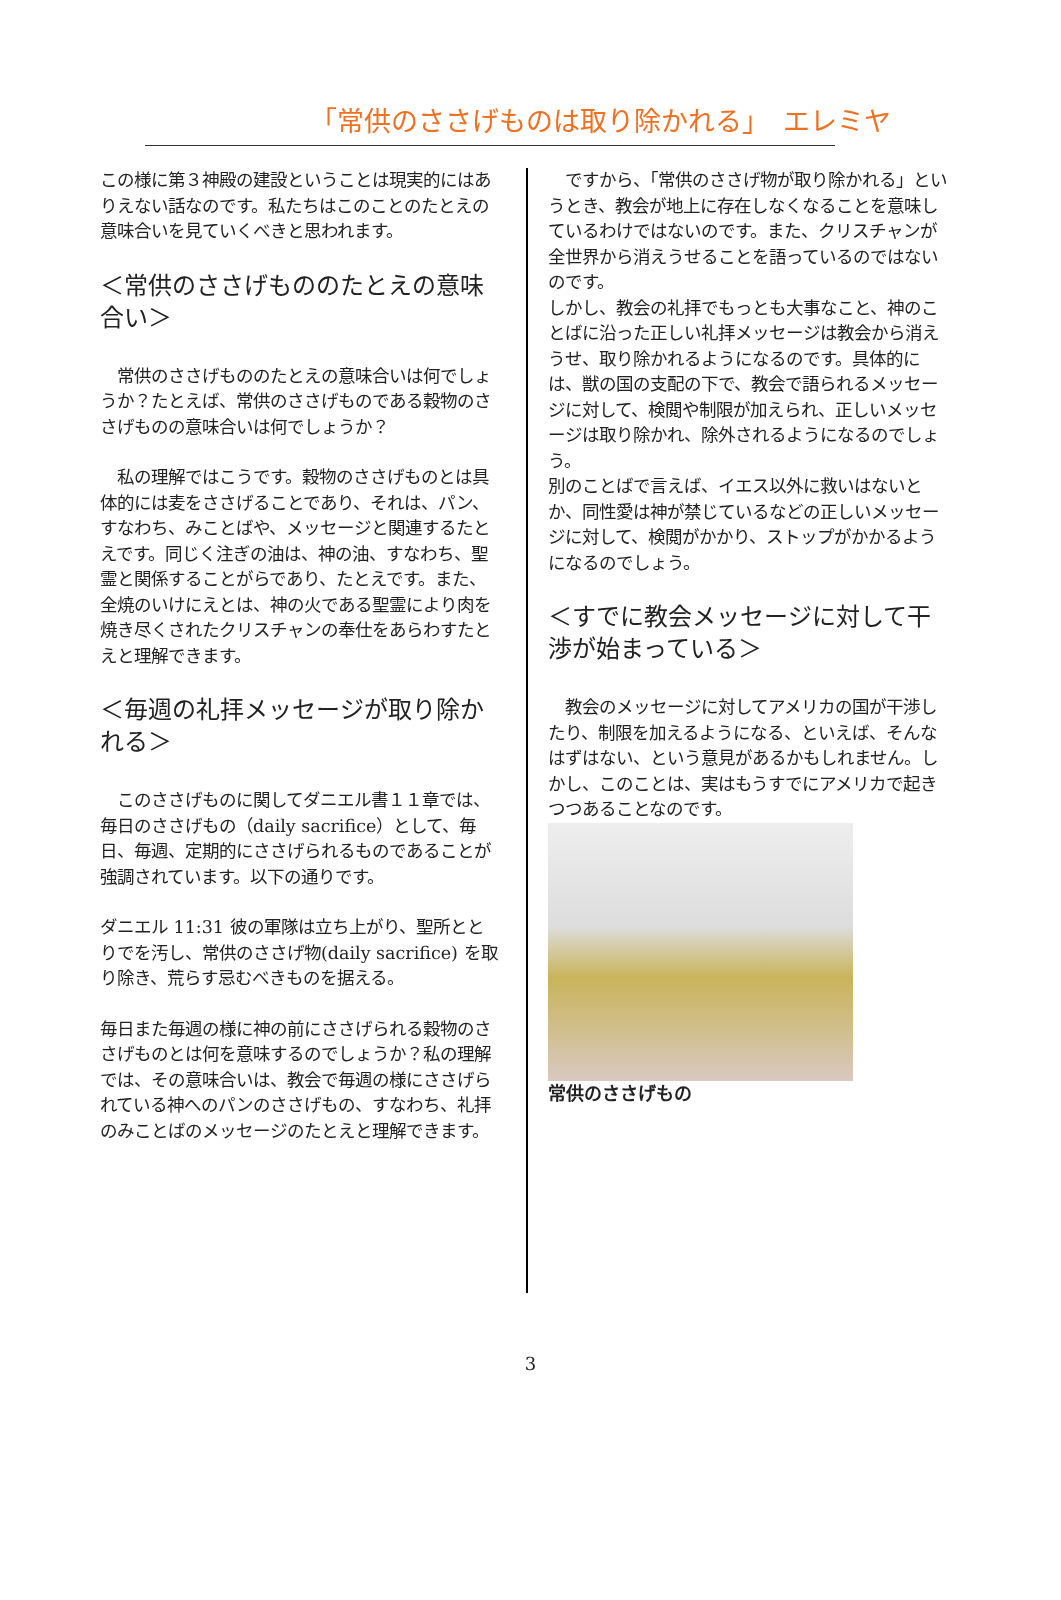「常供のささげものは取り除かれる」　エレミヤ
この様に第３神殿の建設ということは現実的にはありえない話なのです。私たちはこのことのたとえの意味合いを見ていくべきと思われます。
＜常供のささげもののたとえの意味合い＞
　常供のささげもののたとえの意味合いは何でしょうか？たとえば、常供のささげものである穀物のささげものの意味合いは何でしょうか？
　私の理解ではこうです。穀物のささげものとは具体的には麦をささげることであり、それは、パン、すなわち、みことばや、メッセージと関連するたとえです。同じく注ぎの油は、神の油、すなわち、聖霊と関係することがらであり、たとえです。また、全焼のいけにえとは、神の火である聖霊により肉を焼き尽くされたクリスチャンの奉仕をあらわすたとえと理解できます。
＜毎週の礼拝メッセージが取り除かれる＞
　このささげものに関してダニエル書１１章では、毎日のささげもの（daily sacrifice）として、毎日、毎週、定期的にささげられるものであることが強調されています。以下の通りです。
ダニエル 11:31 彼の軍隊は立ち上がり、聖所ととりでを汚し、常供のささげ物(daily sacrifice) を取り除き、荒らす忌むべきものを据える。
毎日また毎週の様に神の前にささげられる穀物のささげものとは何を意味するのでしょうか？私の理解では、その意味合いは、教会で毎週の様にささげられている神へのパンのささげもの、すなわち、礼拝のみことばのメッセージのたとえと理解できます。
　ですから、「常供のささげ物が取り除かれる」というとき、教会が地上に存在しなくなることを意味しているわけではないのです。また、クリスチャンが全世界から消えうせることを語っているのではないのです。
しかし、教会の礼拝でもっとも大事なこと、神のことばに沿った正しい礼拝メッセージは教会から消えうせ、取り除かれるようになるのです。具体的には、獣の国の支配の下で、教会で語られるメッセージに対して、検閲や制限が加えられ、正しいメッセージは取り除かれ、除外されるようになるのでしょう。
別のことばで言えば、イエス以外に救いはないとか、同性愛は神が禁じているなどの正しいメッセージに対して、検閲がかかり、ストップがかかるようになるのでしょう。
＜すでに教会メッセージに対して干渉が始まっている＞
　教会のメッセージに対してアメリカの国が干渉したり、制限を加えるようになる、といえば、そんなはずはない、という意見があるかもしれません。しかし、このことは、実はもうすでにアメリカで起きつつあることなのです。
常供のささげもの
3